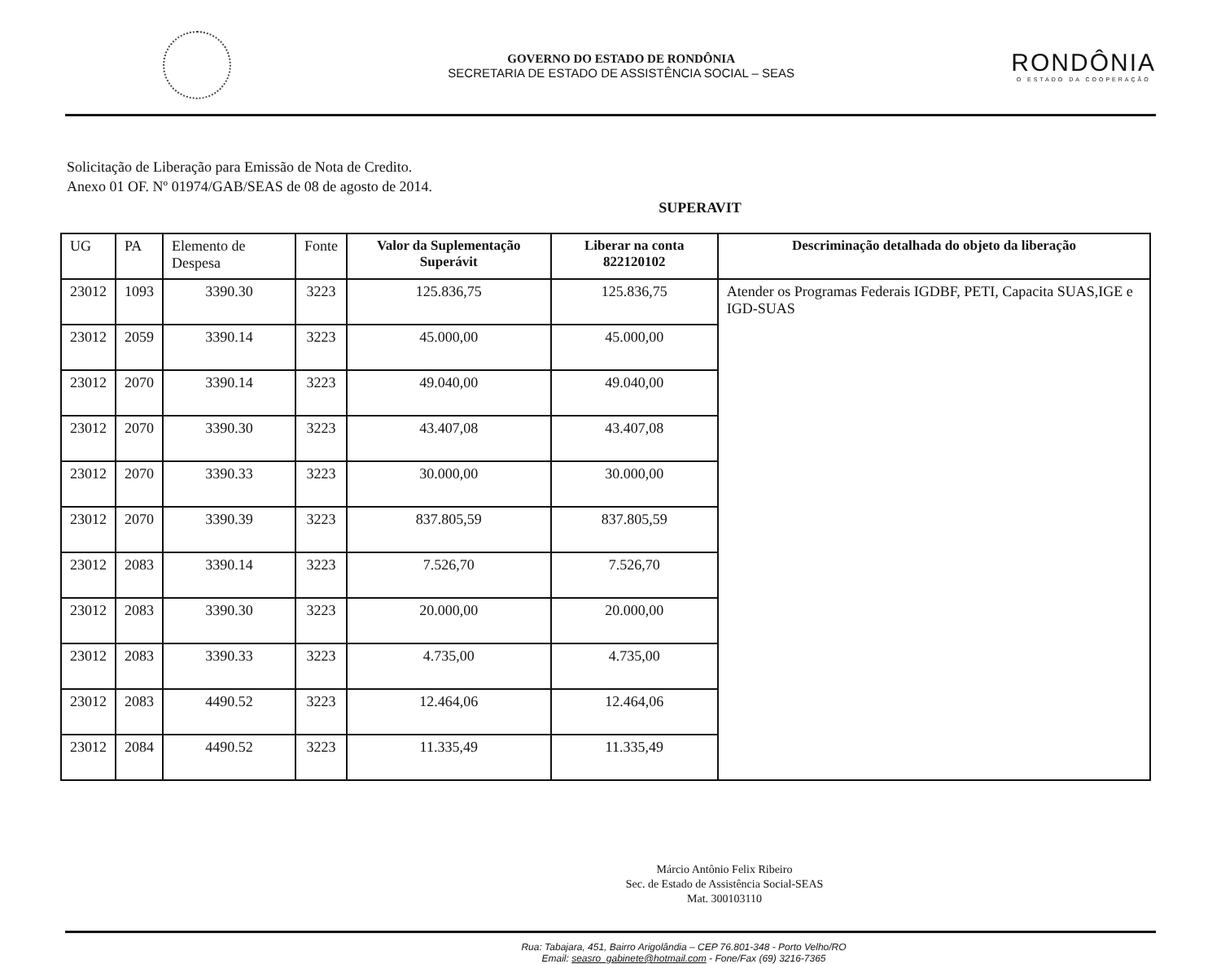GOVERNO DO ESTADO DE RONDÔNIA
SECRETARIA DE ESTADO DE ASSISTÊNCIA SOCIAL – SEAS
RONDÔNIA
O ESTADO DA COOPERAÇÃO
Solicitação de Liberação para Emissão de Nota de Credito.
Anexo 01 OF. Nº 01974/GAB/SEAS de 08 de agosto de 2014.
SUPERAVIT
| UG | PA | Elemento de Despesa | Fonte | Valor da Suplementação Superávit | Liberar na conta 822120102 | Descriminação detalhada do objeto da liberação |
| --- | --- | --- | --- | --- | --- | --- |
| 23012 | 1093 | 3390.30 | 3223 | 125.836,75 | 125.836,75 | Atender os Programas Federais IGDBF, PETI, Capacita SUAS,IGE e IGD-SUAS |
| 23012 | 2059 | 3390.14 | 3223 | 45.000,00 | 45.000,00 | |
| 23012 | 2070 | 3390.14 | 3223 | 49.040,00 | 49.040,00 | |
| 23012 | 2070 | 3390.30 | 3223 | 43.407,08 | 43.407,08 | |
| 23012 | 2070 | 3390.33 | 3223 | 30.000,00 | 30.000,00 | |
| 23012 | 2070 | 3390.39 | 3223 | 837.805,59 | 837.805,59 | |
| 23012 | 2083 | 3390.14 | 3223 | 7.526,70 | 7.526,70 | |
| 23012 | 2083 | 3390.30 | 3223 | 20.000,00 | 20.000,00 | |
| 23012 | 2083 | 3390.33 | 3223 | 4.735,00 | 4.735,00 | |
| 23012 | 2083 | 4490.52 | 3223 | 12.464,06 | 12.464,06 | |
| 23012 | 2084 | 4490.52 | 3223 | 11.335,49 | 11.335,49 | |
Márcio Antônio Felix Ribeiro
Sec. de Estado de Assistência Social-SEAS
Mat. 300103110
Rua: Tabajara, 451, Bairro Arigolândia – CEP 76.801-348 - Porto Velho/RO
Email: seasro_gabinete@hotmail.com - Fone/Fax (69) 3216-7365